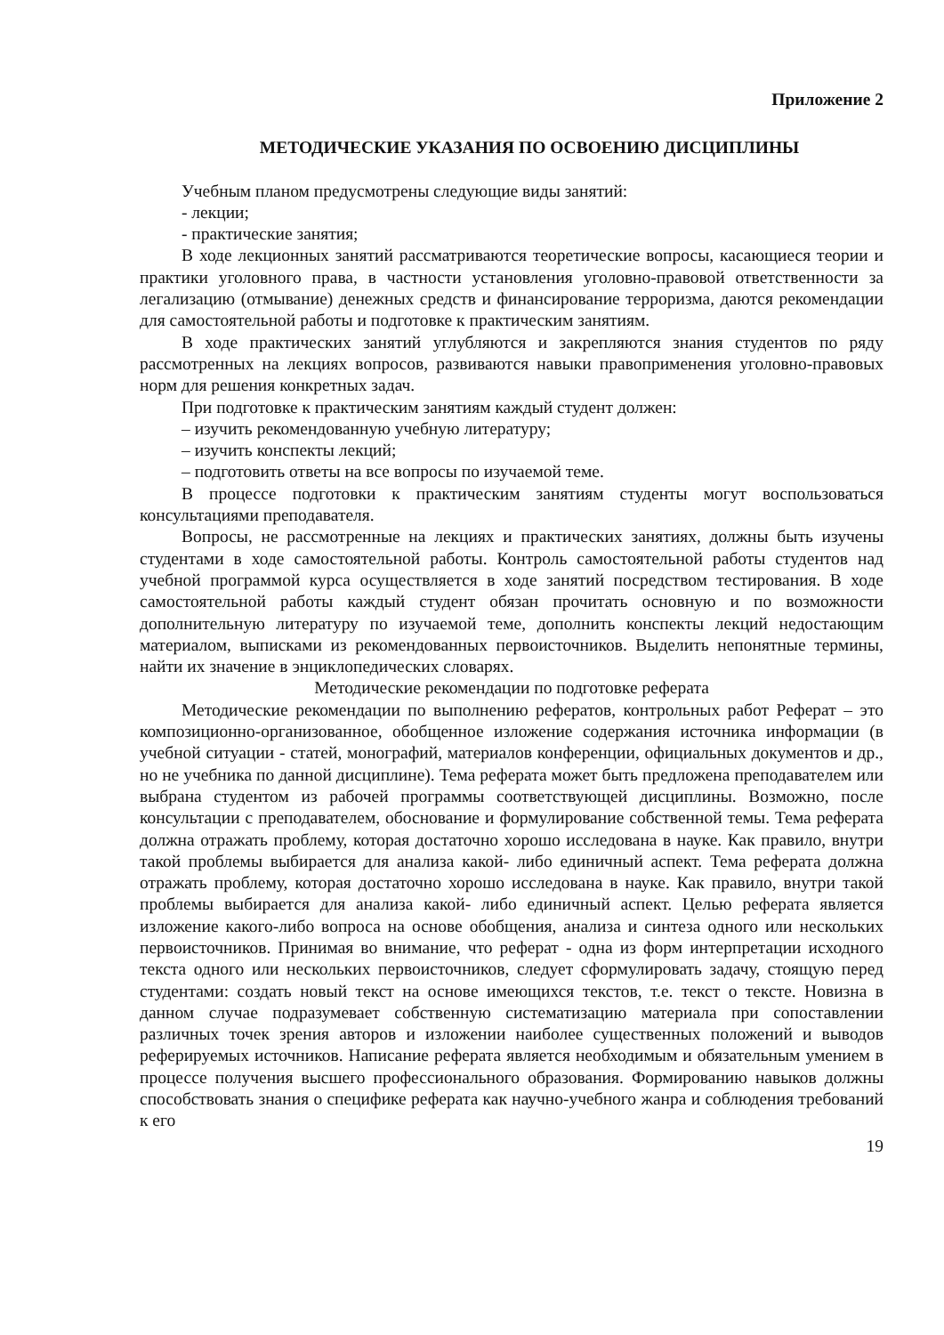Приложение 2
МЕТОДИЧЕСКИЕ УКАЗАНИЯ ПО ОСВОЕНИЮ ДИСЦИПЛИНЫ
Учебным планом предусмотрены следующие виды занятий:
- лекции;
- практические занятия;
В ходе лекционных занятий рассматриваются теоретические вопросы, касающиеся теории и практики уголовного права, в частности установления уголовно-правовой ответственности за легализацию (отмывание) денежных средств и финансирование терроризма, даются рекомендации для самостоятельной работы и подготовке к практическим занятиям.
В ходе практических занятий углубляются и закрепляются знания студентов по ряду рассмотренных на лекциях вопросов, развиваются навыки правоприменения уголовно-правовых норм для решения конкретных задач.
При подготовке к практическим занятиям каждый студент должен:
– изучить рекомендованную учебную литературу;
– изучить конспекты лекций;
– подготовить ответы на все вопросы по изучаемой теме.
В процессе подготовки к практическим занятиям студенты могут воспользоваться консультациями преподавателя.
Вопросы, не рассмотренные на лекциях и практических занятиях, должны быть изучены студентами в ходе самостоятельной работы. Контроль самостоятельной работы студентов над учебной программой курса осуществляется в ходе занятий посредством тестирования. В ходе самостоятельной работы каждый студент обязан прочитать основную и по возможности дополнительную литературу по изучаемой теме, дополнить конспекты лекций недостающим материалом, выписками из рекомендованных первоисточников. Выделить непонятные термины, найти их значение в энциклопедических словарях.
Методические рекомендации по подготовке реферата
Методические рекомендации по выполнению рефератов, контрольных работ Реферат – это композиционно-организованное, обобщенное изложение содержания источника информации (в учебной ситуации - статей, монографий, материалов конференции, официальных документов и др., но не учебника по данной дисциплине). Тема реферата может быть предложена преподавателем или выбрана студентом из рабочей программы соответствующей дисциплины. Возможно, после консультации с преподавателем, обоснование и формулирование собственной темы. Тема реферата должна отражать проблему, которая достаточно хорошо исследована в науке. Как правило, внутри такой проблемы выбирается для анализа какой- либо единичный аспект. Тема реферата должна отражать проблему, которая достаточно хорошо исследована в науке. Как правило, внутри такой проблемы выбирается для анализа какой- либо единичный аспект. Целью реферата является изложение какого-либо вопроса на основе обобщения, анализа и синтеза одного или нескольких первоисточников. Принимая во внимание, что реферат - одна из форм интерпретации исходного текста одного или нескольких первоисточников, следует сформулировать задачу, стоящую перед студентами: создать новый текст на основе имеющихся текстов, т.е. текст о тексте. Новизна в данном случае подразумевает собственную систематизацию материала при сопоставлении различных точек зрения авторов и изложении наиболее существенных положений и выводов реферируемых источников. Написание реферата является необходимым и обязательным умением в процессе получения высшего профессионального образования. Формированию навыков должны способствовать знания о специфике реферата как научно-учебного жанра и соблюдения требований к его
19